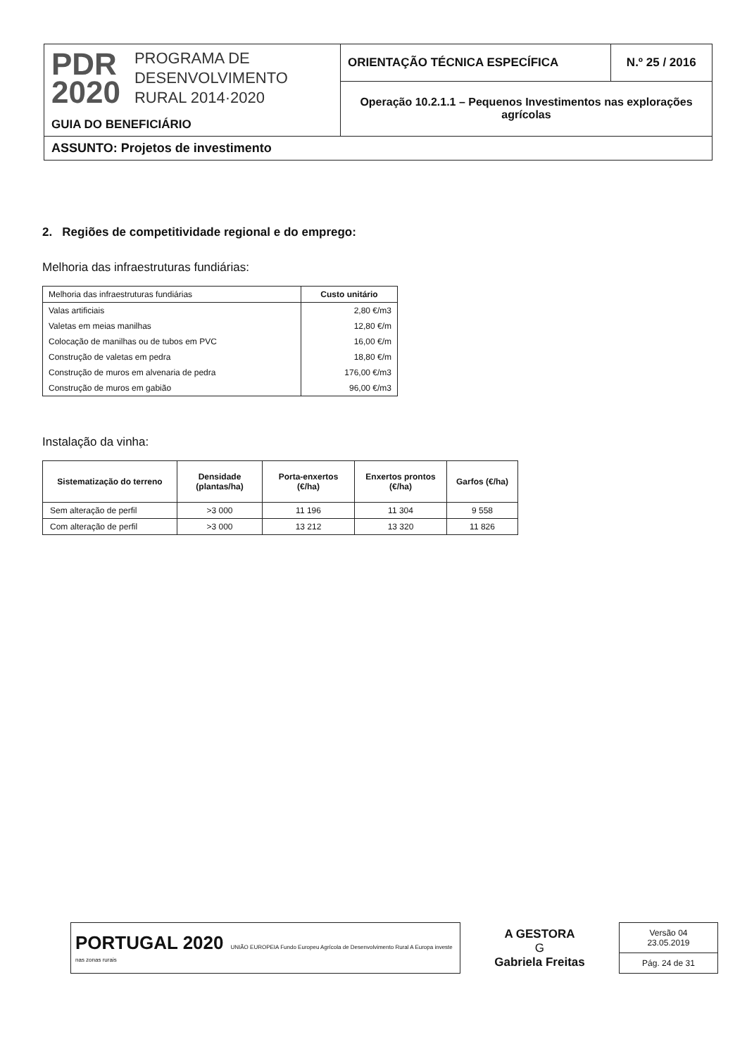| PDR 2020 PROGRAMA DE DESENVOLVIMENTO RURAL 2014·2020 GUIA DO BENEFICIÁRIO | ORIENTAÇÃO TÉCNICA ESPECÍFICA | N.º 25 / 2016 |
| | Operação 10.2.1.1 – Pequenos Investimentos nas explorações agrícolas | |
| ASSUNTO: Projetos de investimento | | |
2. Regiões de competitividade regional e do emprego:
Melhoria das infraestruturas fundiárias:
| Melhoria das infraestruturas fundiárias | Custo unitário |
| --- | --- |
| Valas artificiais | 2,80 €/m3 |
| Valetas em meias manilhas | 12,80 €/m |
| Colocação de manilhas ou de tubos em PVC | 16,00 €/m |
| Construção de valetas em pedra | 18,80 €/m |
| Construção de muros em alvenaria de pedra | 176,00 €/m3 |
| Construção de muros em gabião | 96,00 €/m3 |
Instalação da vinha:
| Sistematização do terreno | Densidade (plantas/ha) | Porta-enxertos (€/ha) | Enxertos prontos (€/ha) | Garfos (€/ha) |
| --- | --- | --- | --- | --- |
| Sem alteração de perfil | >3 000 | 11 196 | 11 304 | 9 558 |
| Com alteração de perfil | >3 000 | 13 212 | 13 320 | 11 826 |
| PORTUGAL 2020 UNIÃO EUROPEIA Fundo Europeu Agrícola de Desenvolvimento Rural A Europa investe nas zonas rurais | A GESTORA G Gabriela Freitas | Versão 04 23.05.2019 |
| | | Pág. 24 de 31 |